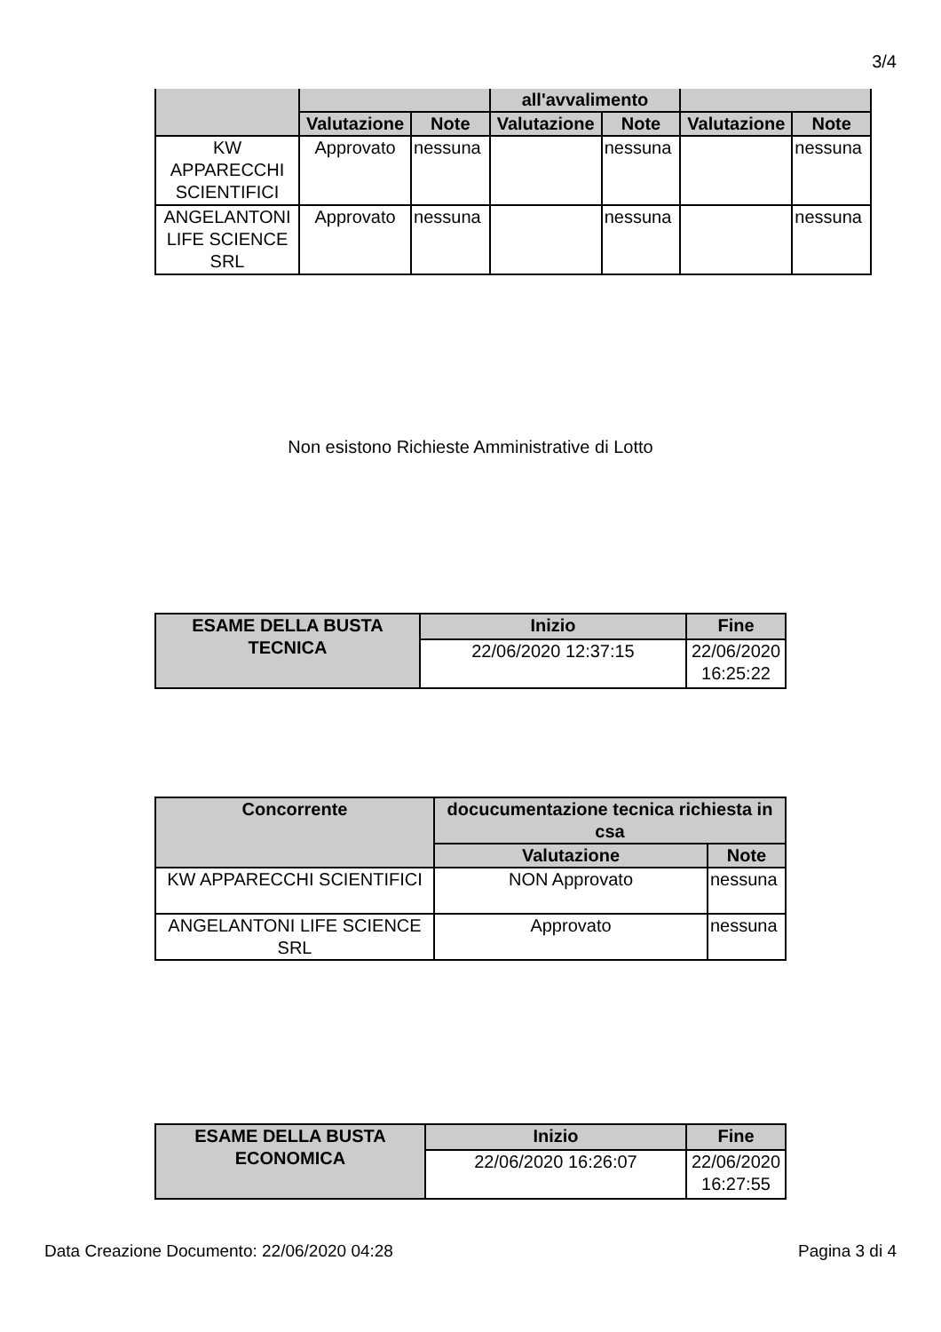3/4
| | | | all'avvalimento | | | |
| --- | --- | --- | --- | --- | --- | --- |
| | Valutazione | Note | Valutazione | Note | Valutazione | Note |
| KW APPARECCHI SCIENTIFICI | Approvato | nessuna | | nessuna | | nessuna |
| ANGELANTONI LIFE SCIENCE SRL | Approvato | nessuna | | nessuna | | nessuna |
Non esistono Richieste Amministrative di Lotto
| ESAME DELLA BUSTA TECNICA | Inizio | Fine |
| --- | --- | --- |
| | 22/06/2020 12:37:15 | 22/06/2020 16:25:22 |
| Concorrente | docucumentazione tecnica richiesta in csa | |
| --- | --- | --- |
| | Valutazione | Note |
| KW APPARECCHI SCIENTIFICI | NON Approvato | nessuna |
| ANGELANTONI LIFE SCIENCE SRL | Approvato | nessuna |
| ESAME DELLA BUSTA ECONOMICA | Inizio | Fine |
| --- | --- | --- |
| | 22/06/2020 16:26:07 | 22/06/2020 16:27:55 |
Data Creazione Documento: 22/06/2020 04:28 Pagina 3 di 4